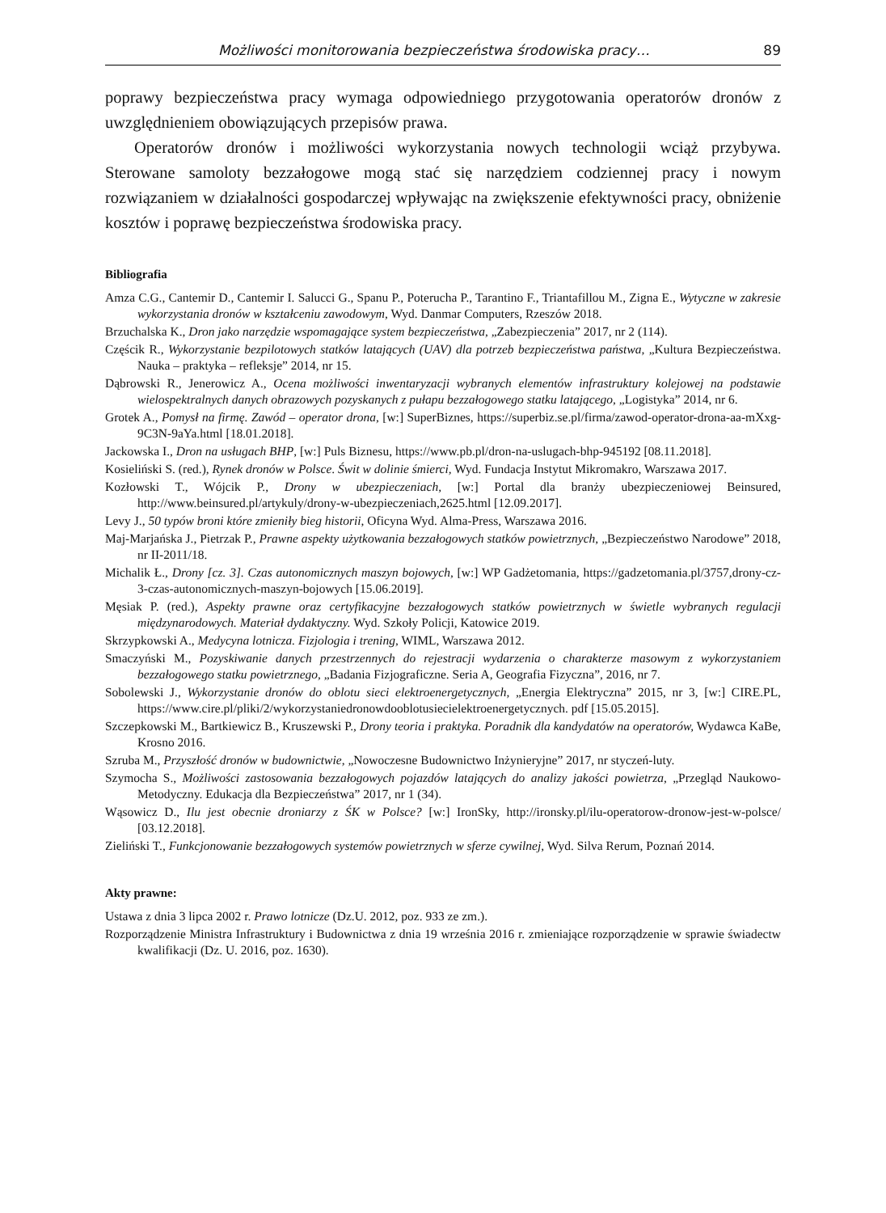Możliwości monitorowania bezpieczeństwa środowiska pracy… 89
poprawy bezpieczeństwa pracy wymaga odpowiedniego przygotowania operatorów dronów z uwzględnieniem obowiązujących przepisów prawa.
Operatorów dronów i możliwości wykorzystania nowych technologii wciąż przybywa. Sterowane samoloty bezzałogowe mogą stać się narzędziem codziennej pracy i nowym rozwiązaniem w działalności gospodarczej wpływając na zwiększenie efektywności pracy, obniżenie kosztów i poprawę bezpieczeństwa środowiska pracy.
Bibliografia
Amza C.G., Cantemir D., Cantemir I. Salucci G., Spanu P., Poterucha P., Tarantino F., Triantafillou M., Zigna E., Wytyczne w zakresie wykorzystania dronów w kształceniu zawodowym, Wyd. Danmar Computers, Rzeszów 2018.
Brzuchalska K., Dron jako narzędzie wspomagające system bezpieczeństwa, „Zabezpieczenia” 2017, nr 2 (114).
Częścik R., Wykorzystanie bezpilotowych statków latających (UAV) dla potrzeb bezpieczeństwa państwa, „Kultura Bezpieczeństwa. Nauka – praktyka – refleksje” 2014, nr 15.
Dąbrowski R., Jenerowicz A., Ocena możliwości inwentaryzacji wybranych elementów infrastruktury kolejowej na podstawie wielospektralnych danych obrazowych pozyskanych z pułapu bezzałogowego statku latającego, „Logistyka” 2014, nr 6.
Grotek A., Pomysł na firmę. Zawód – operator drona, [w:] SuperBiznes, https://superbiz.se.pl/firma/zawod-operator-drona-aa-mXxg-9C3N-9aYa.html [18.01.2018].
Jackowska I., Dron na usługach BHP, [w:] Puls Biznesu, https://www.pb.pl/dron-na-uslugach-bhp-945192 [08.11.2018].
Kosieliński S. (red.), Rynek dronów w Polsce. Świt w dolinie śmierci, Wyd. Fundacja Instytut Mikromakro, Warszawa 2017.
Kozłowski T., Wójcik P., Drony w ubezpieczeniach, [w:] Portal dla branży ubezpieczeniowej Beinsured, http://www.beinsured.pl/artykuly/drony-w-ubezpieczeniach,2625.html [12.09.2017].
Levy J., 50 typów broni które zmieniły bieg historii, Oficyna Wyd. Alma-Press, Warszawa 2016.
Maj-Marjańska J., Pietrzak P., Prawne aspekty użytkowania bezzałogowych statków powietrznych, „Bezpieczeństwo Narodowe” 2018, nr II-2011/18.
Michalik Ł., Drony [cz. 3]. Czas autonomicznych maszyn bojowych, [w:] WP Gadżetomania, https://gadzetomania.pl/3757,drony-cz-3-czas-autonomicznych-maszyn-bojowych [15.06.2019].
Męsiak P. (red.), Aspekty prawne oraz certyfikacyjne bezzałogowych statków powietrznych w świetle wybranych regulacji międzynarodowych. Materiał dydaktyczny. Wyd. Szkoły Policji, Katowice 2019.
Skrzypkowski A., Medycyna lotnicza. Fizjologia i trening, WIML, Warszawa 2012.
Smaczyński M., Pozyskiwanie danych przestrzennych do rejestracji wydarzenia o charakterze masowym z wykorzystaniem bezzałogowego statku powietrznego, „Badania Fizjograficzne. Seria A, Geografia Fizyczna”, 2016, nr 7.
Sobolewski J., Wykorzystanie dronów do oblotu sieci elektroenergetycznych, „Energia Elektryczna” 2015, nr 3, [w:] CIRE.PL, https://www.cire.pl/pliki/2/wykorzystaniedronowdooblotusiecielektroenergetycznych. pdf [15.05.2015].
Szczepkowski M., Bartkiewicz B., Kruszewski P., Drony teoria i praktyka. Poradnik dla kandydatów na operatorów, Wydawca KaBe, Krosno 2016.
Szruba M., Przyszłość dronów w budownictwie, „Nowoczesne Budownictwo Inżynieryjne” 2017, nr styczeń-luty.
Szymocha S., Możliwości zastosowania bezzałogowych pojazdów latających do analizy jakości powietrza, „Przegląd Naukowo-Metodyczny. Edukacja dla Bezpieczeństwa” 2017, nr 1 (34).
Wąsowicz D., Ilu jest obecnie droniarzy z ŚK w Polsce? [w:] IronSky, http://ironsky.pl/ilu-operatorow-dronow-jest-w-polsce/ [03.12.2018].
Zieliński T., Funkcjonowanie bezzałogowych systemów powietrznych w sferze cywilnej, Wyd. Silva Rerum, Poznań 2014.
Akty prawne:
Ustawa z dnia 3 lipca 2002 r. Prawo lotnicze (Dz.U. 2012, poz. 933 ze zm.).
Rozporządzenie Ministra Infrastruktury i Budownictwa z dnia 19 września 2016 r. zmieniające rozporządzenie w sprawie świadectw kwalifikacji (Dz. U. 2016, poz. 1630).